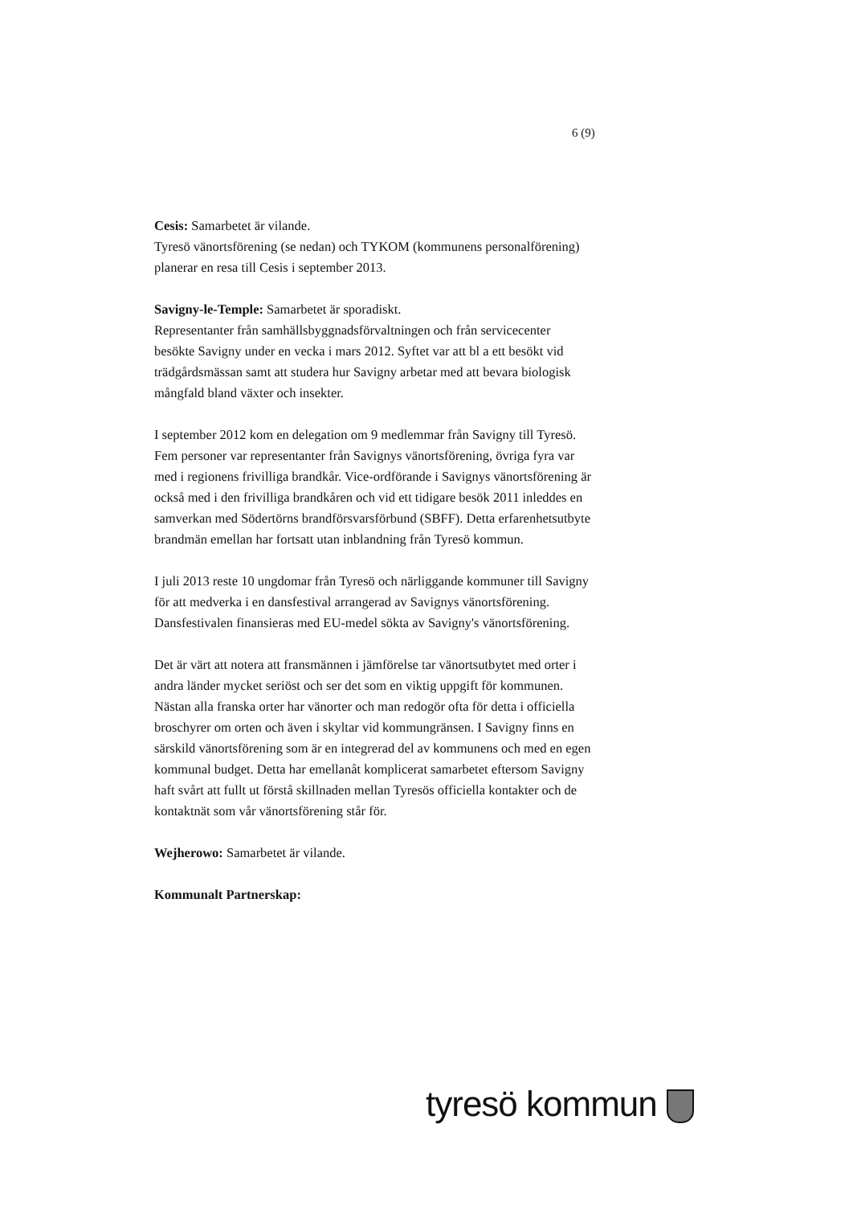6 (9)
Cesis: Samarbetet är vilande.
Tyresö vänortsförening (se nedan) och TYKOM (kommunens personalförening) planerar en resa till Cesis i september 2013.
Savigny-le-Temple: Samarbetet är sporadiskt.
Representanter från samhällsbyggnadsförvaltningen och från servicecenter besökte Savigny under en vecka i mars 2012. Syftet var att bl a ett besökt vid trädgårdsmässan samt att studera hur Savigny arbetar med att bevara biologisk mångfald bland växter och insekter.
I september 2012 kom en delegation om 9 medlemmar från Savigny till Tyresö. Fem personer var representanter från Savignys vänortsförening, övriga fyra var med i regionens frivilliga brandkår. Vice-ordförande i Savignys vänortsförening är också med i den frivilliga brandkåren och vid ett tidigare besök 2011 inleddes en samverkan med Södertörns brandförsvarsförbund (SBFF). Detta erfarenhetsutbyte brandmän emellan har fortsatt utan inblandning från Tyresö kommun.
I juli 2013 reste 10 ungdomar från Tyresö och närliggande kommuner till Savigny för att medverka i en dansfestival arrangerad av Savignys vänortsförening. Dansfestivalen finansieras med EU-medel sökta av Savigny's vänortsförening.
Det är värt att notera att fransmännen i jämförelse tar vänortsutbytet med orter i andra länder mycket seriöst och ser det som en viktig uppgift för kommunen. Nästan alla franska orter har vänorter och man redogör ofta för detta i officiella broschyrer om orten och även i skyltar vid kommungränsen. I Savigny finns en särskild vänortsförening som är en integrerad del av kommunens och med en egen kommunal budget. Detta har emellanåt komplicerat samarbetet eftersom Savigny haft svårt att fullt ut förstå skillnaden mellan Tyresös officiella kontakter och de kontaktnät som vår vänortsförening står för.
Wejherowo: Samarbetet är vilande.
Kommunalt Partnerskap:
tyresö kommun